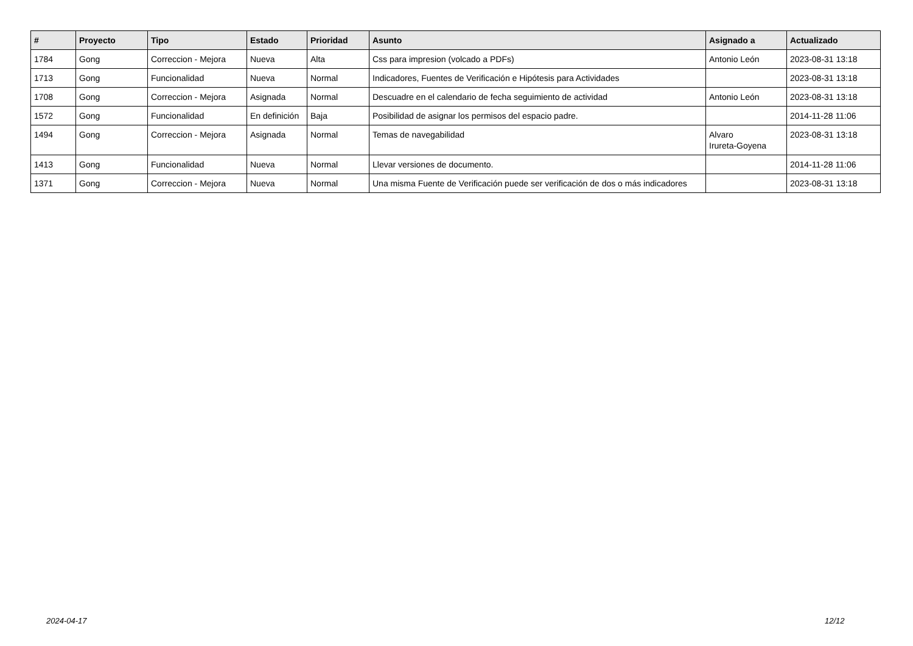| # | Proyecto | Tipo | Estado | Prioridad | Asunto | Asignado a | Actualizado |
| --- | --- | --- | --- | --- | --- | --- | --- |
| 1784 | Gong | Correccion - Mejora | Nueva | Alta | Css para impresion (volcado a PDFs) | Antonio León | 2023-08-31 13:18 |
| 1713 | Gong | Funcionalidad | Nueva | Normal | Indicadores, Fuentes de Verificación e Hipótesis para Actividades | | 2023-08-31 13:18 |
| 1708 | Gong | Correccion - Mejora | Asignada | Normal | Descuadre en el calendario de fecha seguimiento de actividad | Antonio León | 2023-08-31 13:18 |
| 1572 | Gong | Funcionalidad | En definición | Baja | Posibilidad de asignar los permisos del espacio padre. | | 2014-11-28 11:06 |
| 1494 | Gong | Correccion - Mejora | Asignada | Normal | Temas de navegabilidad | Alvaro Irureta-Goyena | 2023-08-31 13:18 |
| 1413 | Gong | Funcionalidad | Nueva | Normal | Llevar versiones de documento. | | 2014-11-28 11:06 |
| 1371 | Gong | Correccion - Mejora | Nueva | Normal | Una misma Fuente de Verificación puede ser verificación de dos o más indicadores | | 2023-08-31 13:18 |
2024-04-17 12/12